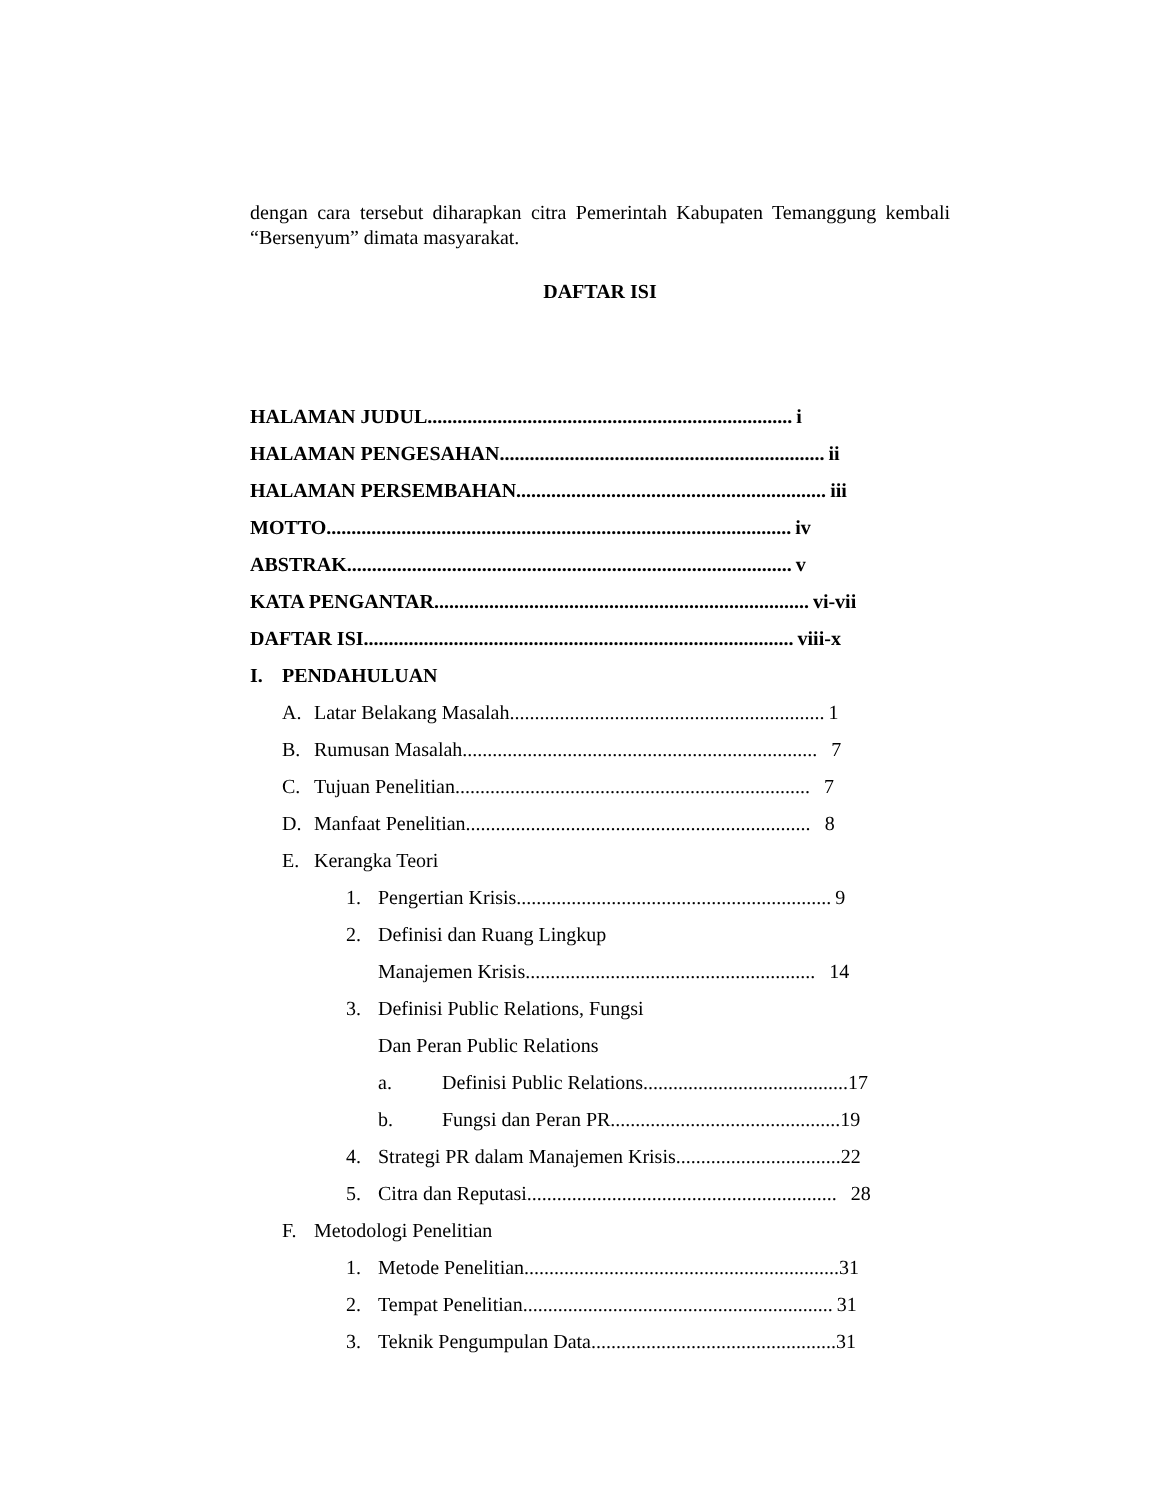dengan cara tersebut diharapkan citra Pemerintah Kabupaten Temanggung kembali “Bersenyum” dimata masyarakat.
DAFTAR ISI
HALAMAN JUDUL......................................................................... i
HALAMAN PENGESAHAN................................................................. ii
HALAMAN PERSEMBAHAN.............................................................. iii
MOTTO............................................................................................. iv
ABSTRAK......................................................................................... v
KATA PENGANTAR........................................................................... vi-vii
DAFTAR ISI...................................................................................... viii-x
I. PENDAHULUAN
A. Latar Belakang Masalah............................................................... 1
B. Rumusan Masalah....................................................................... 7
C. Tujuan Penelitian....................................................................... 7
D. Manfaat Penelitian..................................................................... 8
E. Kerangka Teori
1. Pengertian Krisis............................................................... 9
2. Definisi dan Ruang Lingkup
Manajemen Krisis.......................................................... 14
3. Definisi Public Relations, Fungsi
Dan Peran Public Relations
a. Definisi Public Relations.........................................17
b. Fungsi dan Peran PR..............................................19
4. Strategi PR dalam Manajemen Krisis.................................22
5. Citra dan Reputasi.............................................................. 28
F. Metodologi Penelitian
1. Metode Penelitian...............................................................31
2. Tempat Penelitian.............................................................. 31
3. Teknik Pengumpulan Data.................................................31